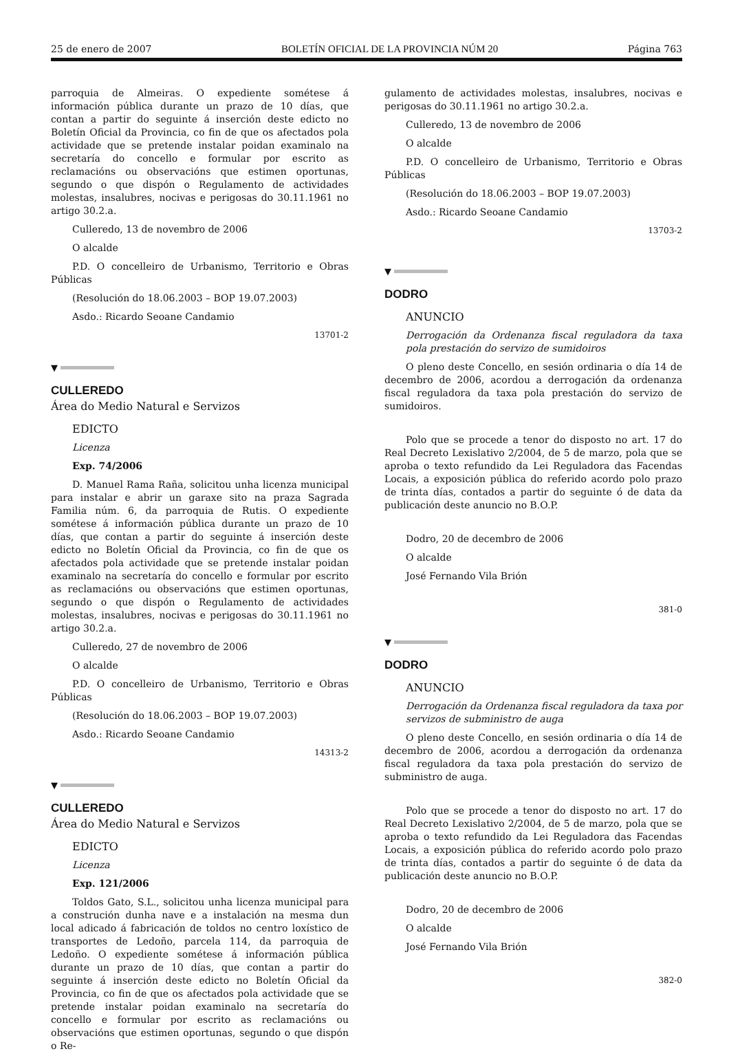25 de enero de 2007 BOLETÍN OFICIAL DE LA PROVINCIA NÚM 20 Página 763
parroquia de Almeiras. O expediente sométese á información pública durante un prazo de 10 días, que contan a partir do seguinte á inserción deste edicto no Boletín Oficial da Provincia, co fin de que os afectados pola actividade que se pretende instalar poidan examinalo na secretaría do concello e formular por escrito as reclamacións ou observacións que estimen oportunas, segundo o que dispón o Regulamento de actividades molestas, insalubres, nocivas e perigosas do 30.11.1961 no artigo 30.2.a.
Culleredo, 13 de novembro de 2006
O alcalde
P.D. O concelleiro de Urbanismo, Territorio e Obras Públicas
(Resolución do 18.06.2003 – BOP 19.07.2003)
Asdo.: Ricardo Seoane Candamio
13701-2
▼
CULLEREDO
Área do Medio Natural e Servizos
EDICTO
Licenza
Exp. 74/2006
D. Manuel Rama Raña, solicitou unha licenza municipal para instalar e abrir un garaxe sito na praza Sagrada Familia núm. 6, da parroquia de Rutis. O expediente sométese á información pública durante un prazo de 10 días, que contan a partir do seguinte á inserción deste edicto no Boletín Oficial da Provincia, co fin de que os afectados pola actividade que se pretende instalar poidan examinalo na secretaría do concello e formular por escrito as reclamacións ou observacións que estimen oportunas, segundo o que dispón o Regulamento de actividades molestas, insalubres, nocivas e perigosas do 30.11.1961 no artigo 30.2.a.
Culleredo, 27 de novembro de 2006
O alcalde
P.D. O concelleiro de Urbanismo, Territorio e Obras Públicas
(Resolución do 18.06.2003 – BOP 19.07.2003)
Asdo.: Ricardo Seoane Candamio
14313-2
▼
CULLEREDO
Área do Medio Natural e Servizos
EDICTO
Licenza
Exp. 121/2006
Toldos Gato, S.L., solicitou unha licenza municipal para a construción dunha nave e a instalación na mesma dun local adicado á fabricación de toldos no centro loxístico de transportes de Ledoño, parcela 114, da parroquia de Ledoño. O expediente sométese á información pública durante un prazo de 10 días, que contan a partir do seguinte á inserción deste edicto no Boletín Oficial da Provincia, co fin de que os afectados pola actividade que se pretende instalar poidan examinalo na secretaría do concello e formular por escrito as reclamacións ou observacións que estimen oportunas, segundo o que dispón o Re-
gulamento de actividades molestas, insalubres, nocivas e perigosas do 30.11.1961 no artigo 30.2.a.
Culleredo, 13 de novembro de 2006
O alcalde
P.D. O concelleiro de Urbanismo, Territorio e Obras Públicas
(Resolución do 18.06.2003 – BOP 19.07.2003)
Asdo.: Ricardo Seoane Candamio
13703-2
▼
DODRO
ANUNCIO
Derrogación da Ordenanza fiscal reguladora da taxa pola prestación do servizo de sumidoiros
O pleno deste Concello, en sesión ordinaria o día 14 de decembro de 2006, acordou a derrogación da ordenanza fiscal reguladora da taxa pola prestación do servizo de sumidoiros.
Polo que se procede a tenor do disposto no art. 17 do Real Decreto Lexislativo 2/2004, de 5 de marzo, pola que se aproba o texto refundido da Lei Reguladora das Facendas Locais, a exposición pública do referido acordo polo prazo de trinta días, contados a partir do seguinte ó de data da publicación deste anuncio no B.O.P.
Dodro, 20 de decembro de 2006
O alcalde
José Fernando Vila Brión
381-0
▼
DODRO
ANUNCIO
Derrogación da Ordenanza fiscal reguladora da taxa por servizos de subministro de auga
O pleno deste Concello, en sesión ordinaria o día 14 de decembro de 2006, acordou a derrogación da ordenanza fiscal reguladora da taxa pola prestación do servizo de subministro de auga.
Polo que se procede a tenor do disposto no art. 17 do Real Decreto Lexislativo 2/2004, de 5 de marzo, pola que se aproba o texto refundido da Lei Reguladora das Facendas Locais, a exposición pública do referido acordo polo prazo de trinta días, contados a partir do seguinte ó de data da publicación deste anuncio no B.O.P.
Dodro, 20 de decembro de 2006
O alcalde
José Fernando Vila Brión
382-0